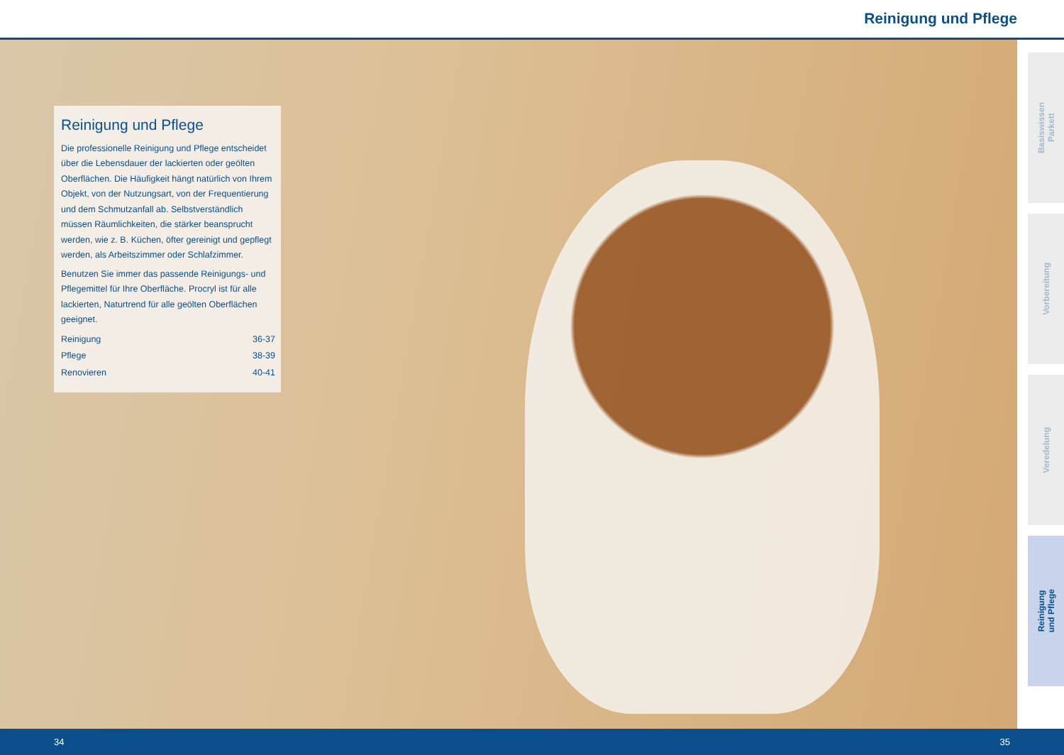Reinigung und Pflege
Reinigung und Pflege
Die professionelle Reinigung und Pflege entscheidet über die Lebensdauer der lackierten oder geölten Oberflächen. Die Häufigkeit hängt natürlich von Ihrem Objekt, von der Nutzungsart, von der Frequentierung und dem Schmutzanfall ab. Selbstverständlich müssen Räumlichkeiten, die stärker beansprucht werden, wie z. B. Küchen, öfter gereinigt und gepflegt werden, als Arbeitszimmer oder Schlafzimmer.
Benutzen Sie immer das passende Reinigungs- und Pflegemittel für Ihre Oberfläche. Procryl ist für alle lackierten, Naturtrend für alle geölten Oberflächen geeignet.
| Reinigung | 36-37 |
| Pflege | 38-39 |
| Renovieren | 40-41 |
Basiswissen
Parkett
Vorbereitung
Veredelung
Reinigung
und Pflege
34 35